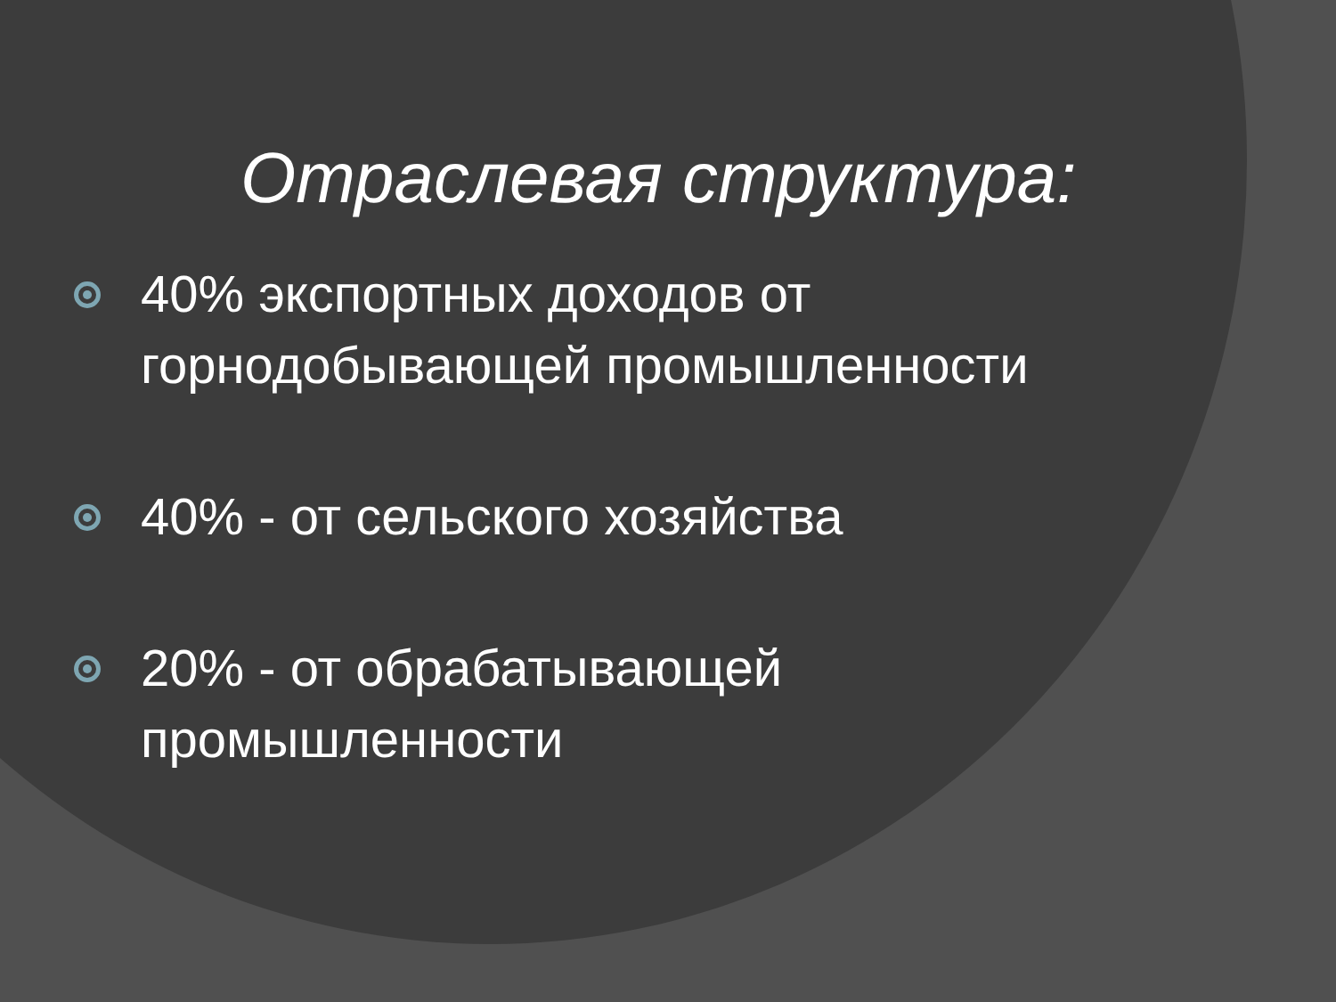Отраслевая структура:
40% экспортных доходов от горнодобывающей промышленности
40% - от сельского хозяйства
20% - от обрабатывающей промышленности